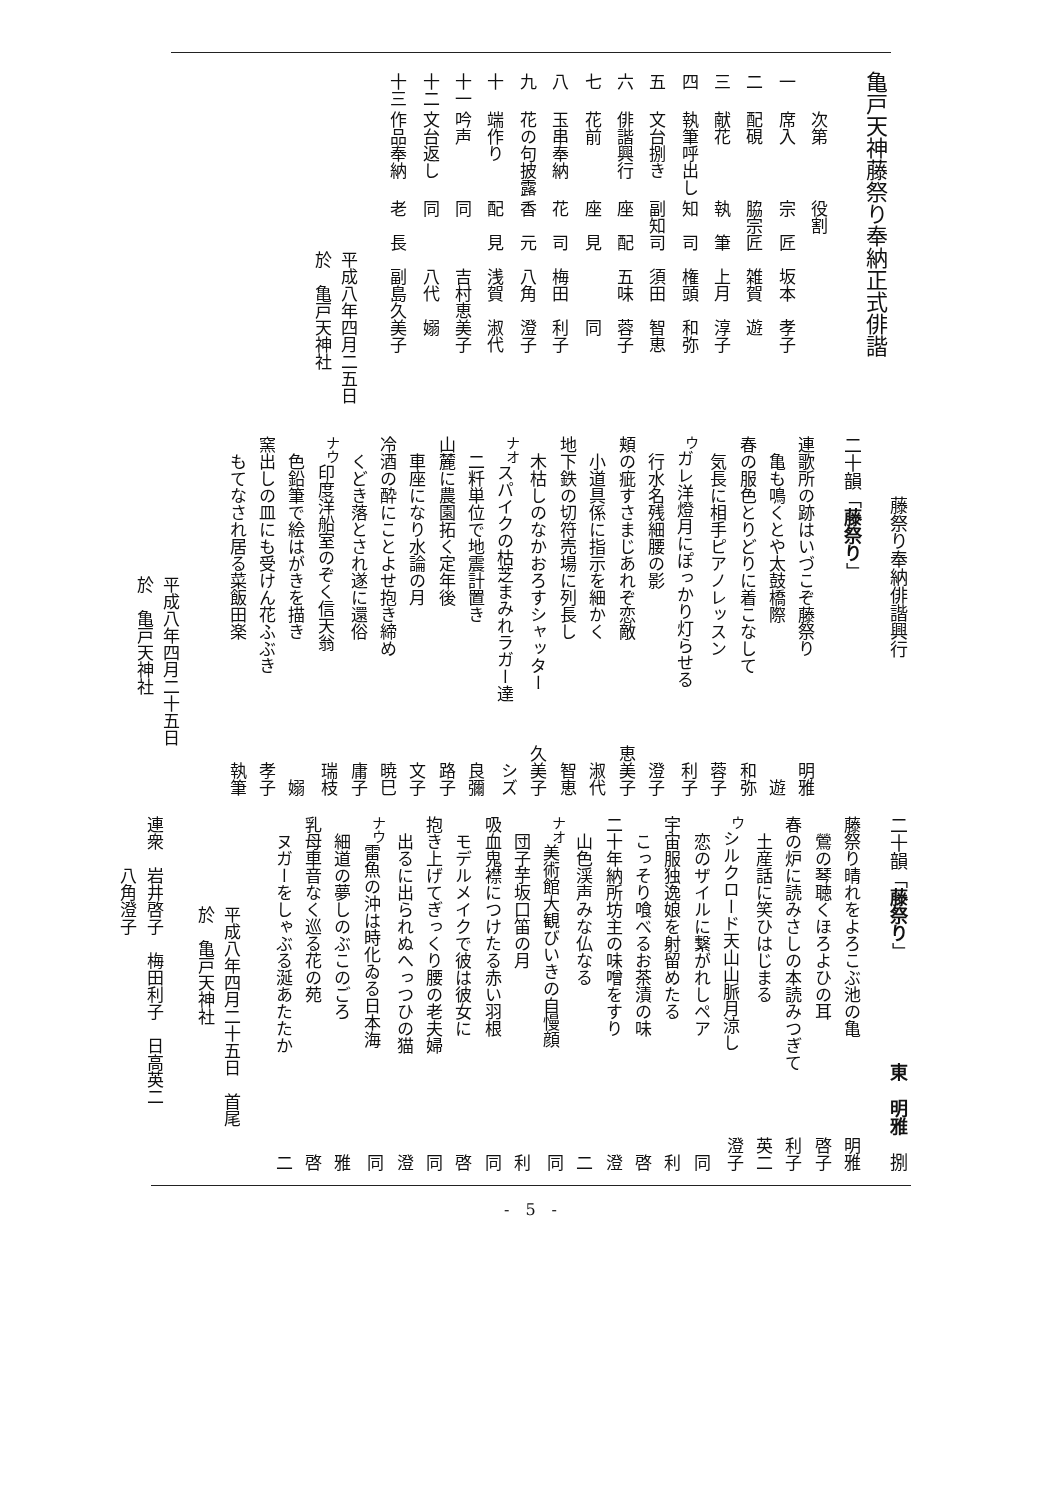亀戸天神藤祭り奉納正式俳諧
| | 次第 | 役割 |
| --- | --- | --- |
| 一 | 席入 | 宗 匠 坂本 孝子 |
| 二 | 配硯 | 脇宗匠 雑賀 遊 |
| 三 | 献花 | 執 筆 上月 淳子 |
| 四 | 執筆呼出し | 知 司 権頭 和弥 |
| 五 | 文台捌き | 副知司 須田 智恵 |
| 六 | 俳諧興行 | 座 配 五味 蓉子 |
| 七 | 花前 | 座 見 同 |
| 八 | 玉串奉納 | 花 司 梅田 利子 |
| 九 | 花の句披露 | 香 元 八角 澄子 |
| 十 | 端作り | 配 見 浅賀 淑代 |
| 十一 | 吟声 | 同 吉村恵美子 |
| 十二 | 文台返し | 同 八代 嫋 |
| 十三 | 作品奉納 | 老 長 副島久美子 |
平成八年四月二五日
於　亀戸天神社
藤祭り奉納俳諧興行
二十韻「藤祭り」
連歌所の跡はいづこぞ藤祭り 明雅
亀も鳴くとや太鼓橋際 遊
春の服色とりどりに着こなして 和弥
気長に相手ピアノレッスン 蓉子
<sup>ウ</sup>ガレ洋燈月にぽっかり灯らせる 利子
行水名残細腰の影 澄子
頬の疵すさまじあれぞ恋敵 恵美子
小道具係に指示を細かく 淑代
地下鉄の切符売場に列長し 智恵
木枯しのなかおろすシャッター 久美子
<sup>ナオ</sup>スパイクの枯芝まみれラガー達 シズ
二粁単位で地震計置き 良彌
山麓に農園拓く定年後 路子
車座になり水論の月 文子
冷酒の酔にことよせ抱き締め 暁巳
くどき落とされ遂に還俗 庸子
<sup>ナウ</sup>印度洋船室のぞく信天翁 瑞枝
色鉛筆で絵はがきを描き 嫋
窯出しの皿にも受けん花ふぶき 孝子
もてなされ居る菜飯田楽 執筆
平成八年四月二十五日
於　亀戸天神社
二十韻「藤祭り」 東　明雅　捌
藤祭り晴れをよろこぶ池の亀 明雅
鶯の琴聴くほろよひの耳 啓子
春の炉に読みさしの本読みつぎて 利子
土産話に笑ひはじまる 英二
<sup>ウ</sup>シルクロード天山山脈月涼し 澄子
恋のザイルに繋がれしペア 同
宇宙服独逸娘を射留めたる 利
こっそり喰べるお茶漬の味 啓
二十年納所坊主の味噌をすり 澄
山色渓声みな仏なる 二
<sup>ナオ</sup>美術館大観びいきの自慢顔 同
団子芋坂口笛の月 利
吸血鬼襟につけたる赤い羽根 同
モデルメイクで彼は彼女に 啓
抱き上げてぎっくり腰の老夫婦 同
出るに出られぬへっつひの猫 澄
<sup>ナウ</sup>雷魚の沖は時化ゐる日本海 同
細道の夢しのぶこのごろ 雅
乳母車音なく巡る花の苑 啓
ヌガーをしゃぶる涎あたたか 二
平成八年四月二十五日　首尾
於　亀戸天神社
連衆　岩井啓子　梅田利子　日高英二
　　　八角澄子
-　5　-